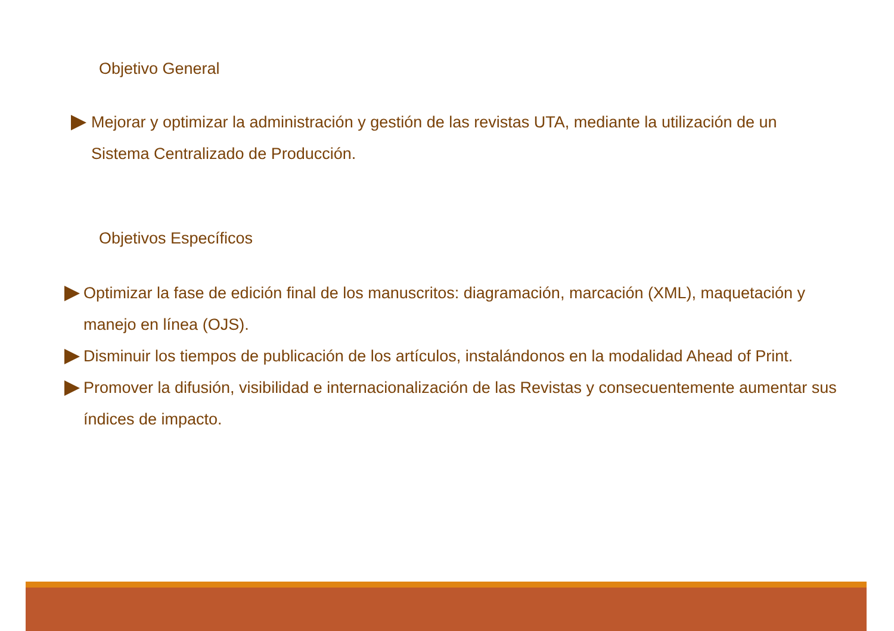Objetivo General
Mejorar y optimizar la administración y gestión de las revistas UTA, mediante la utilización de un Sistema Centralizado de Producción.
Objetivos Específicos
Optimizar la fase de edición final de los manuscritos: diagramación, marcación (XML), maquetación y manejo en línea (OJS).
Disminuir los tiempos de publicación de los artículos, instalándonos en la modalidad Ahead of Print.
Promover la difusión, visibilidad e internacionalización de las Revistas y consecuentemente aumentar sus índices de impacto.